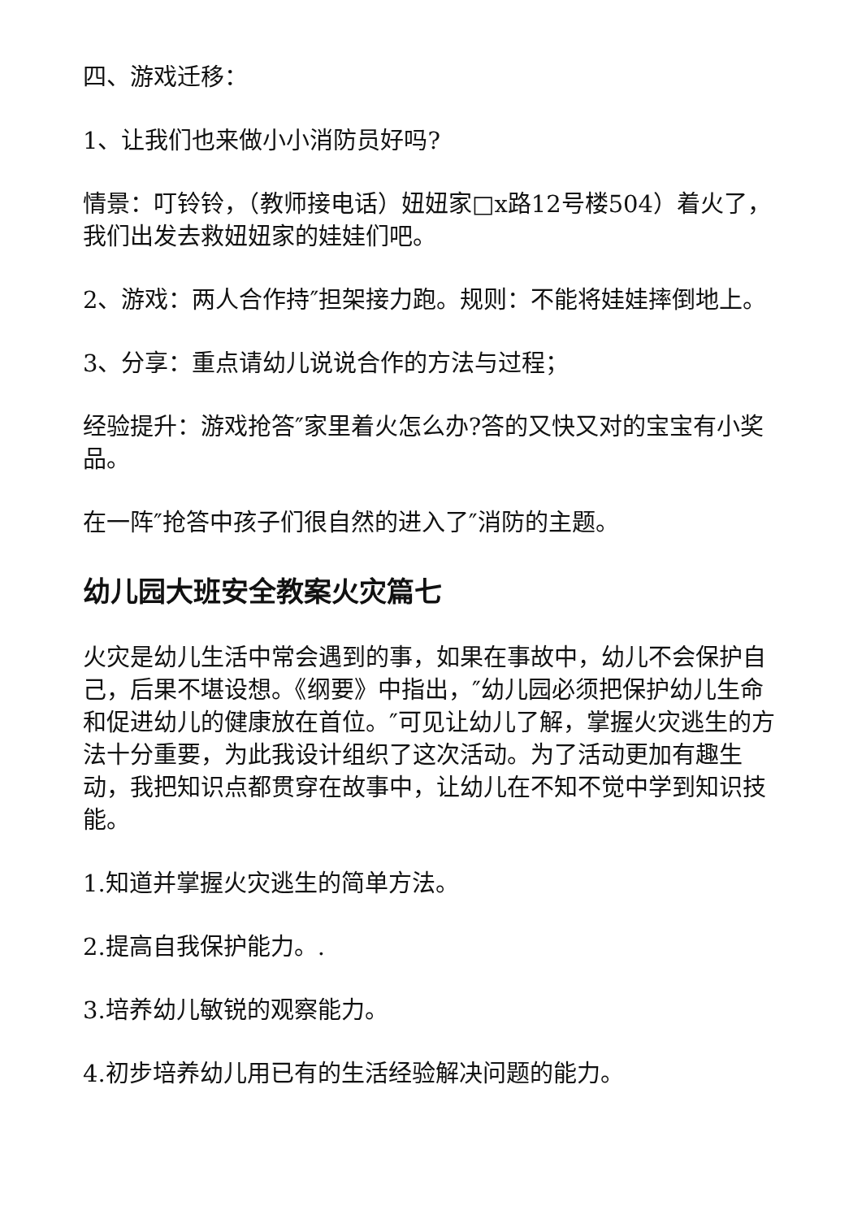四、游戏迁移：
1、让我们也来做小小消防员好吗?
情景：叮铃铃，（教师接电话）妞妞家□x路12号楼504）着火了，我们出发去救妞妞家的娃娃们吧。
2、游戏：两人合作持″担架接力跑。规则：不能将娃娃摔倒地上。
3、分享：重点请幼儿说说合作的方法与过程；
经验提升：游戏抢答″家里着火怎么办?答的又快又对的宝宝有小奖品。
在一阵″抢答中孩子们很自然的进入了″消防的主题。
幼儿园大班安全教案火灾篇七
火灾是幼儿生活中常会遇到的事，如果在事故中，幼儿不会保护自己，后果不堪设想。《纲要》中指出，″幼儿园必须把保护幼儿生命和促进幼儿的健康放在首位。″可见让幼儿了解，掌握火灾逃生的方法十分重要，为此我设计组织了这次活动。为了活动更加有趣生动，我把知识点都贯穿在故事中，让幼儿在不知不觉中学到知识技能。
1.知道并掌握火灾逃生的简单方法。
2.提高自我保护能力。.
3.培养幼儿敏锐的观察能力。
4.初步培养幼儿用已有的生活经验解决问题的能力。